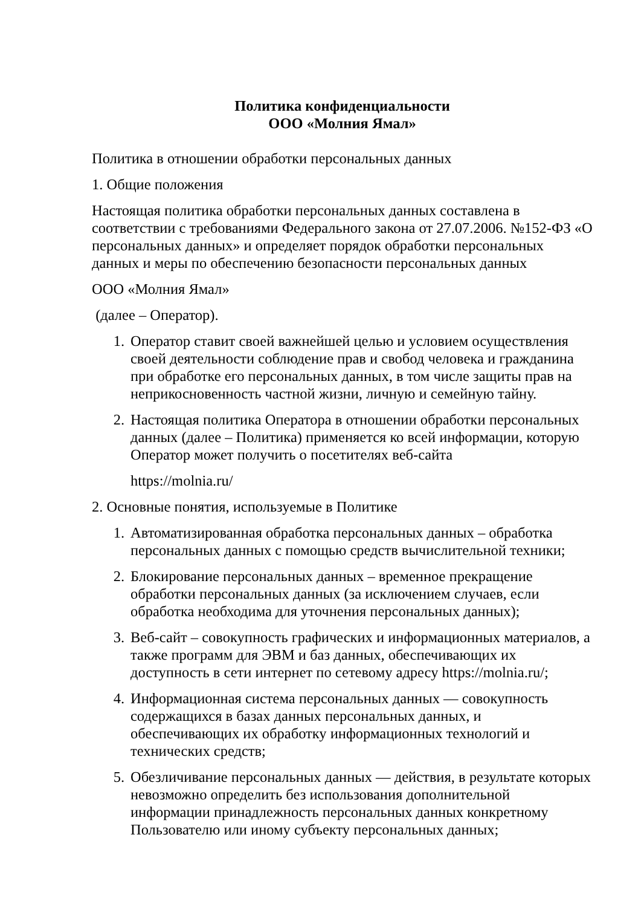Политика конфиденциальности
ООО «Молния Ямал»
Политика в отношении обработки персональных данных
1. Общие положения
Настоящая политика обработки персональных данных составлена в соответствии с требованиями Федерального закона от 27.07.2006. №152-ФЗ «О персональных данных» и определяет порядок обработки персональных данных и меры по обеспечению безопасности персональных данных
ООО «Молния Ямал»
(далее – Оператор).
1. Оператор ставит своей важнейшей целью и условием осуществления своей деятельности соблюдение прав и свобод человека и гражданина при обработке его персональных данных, в том числе защиты прав на неприкосновенность частной жизни, личную и семейную тайну.
2. Настоящая политика Оператора в отношении обработки персональных данных (далее – Политика) применяется ко всей информации, которую Оператор может получить о посетителях веб-сайта
https://molnia.ru/
2. Основные понятия, используемые в Политике
1. Автоматизированная обработка персональных данных – обработка персональных данных с помощью средств вычислительной техники;
2. Блокирование персональных данных – временное прекращение обработки персональных данных (за исключением случаев, если обработка необходима для уточнения персональных данных);
3. Веб-сайт – совокупность графических и информационных материалов, а также программ для ЭВМ и баз данных, обеспечивающих их доступность в сети интернет по сетевому адресу https://molnia.ru/;
4. Информационная система персональных данных — совокупность содержащихся в базах данных персональных данных, и обеспечивающих их обработку информационных технологий и технических средств;
5. Обезличивание персональных данных — действия, в результате которых невозможно определить без использования дополнительной информации принадлежность персональных данных конкретному Пользователю или иному субъекту персональных данных;